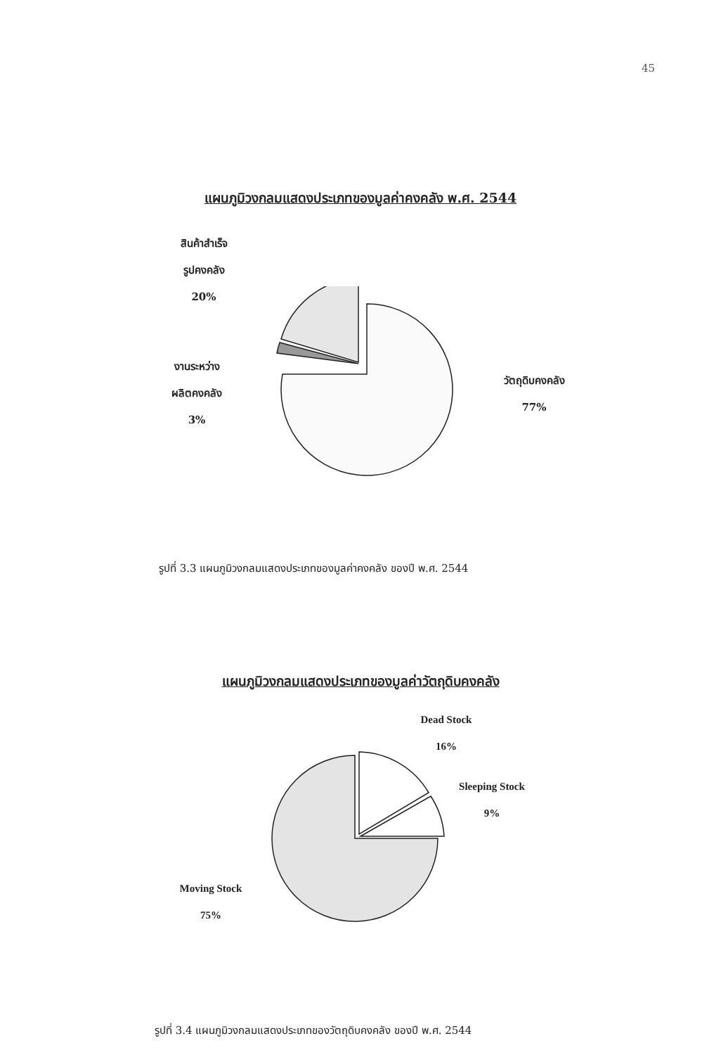45
แผนภูมิวงกลมแสดงประเภทของมูลค่าคงคลัง พ.ศ. 2544
สินค้าสำเร็จ
รูปคงคลัง
20%
งานระหว่าง
ผลิตคงคลัง
3%
วัตถุดิบคงคลัง
77%
รูปที่ 3.3 แผนภูมิวงกลมแสดงประเภทของมูลค่าคงคลัง ของปี พ.ศ. 2544
แผนภูมิวงกลมแสดงประเภทของมูลค่าวัตถุดิบคงคลัง
Dead Stock
16%
Sleeping Stock
9%
Moving Stock
75%
รูปที่ 3.4 แผนภูมิวงกลมแสดงประเภทของวัตถุดิบคงคลัง ของปี พ.ศ. 2544